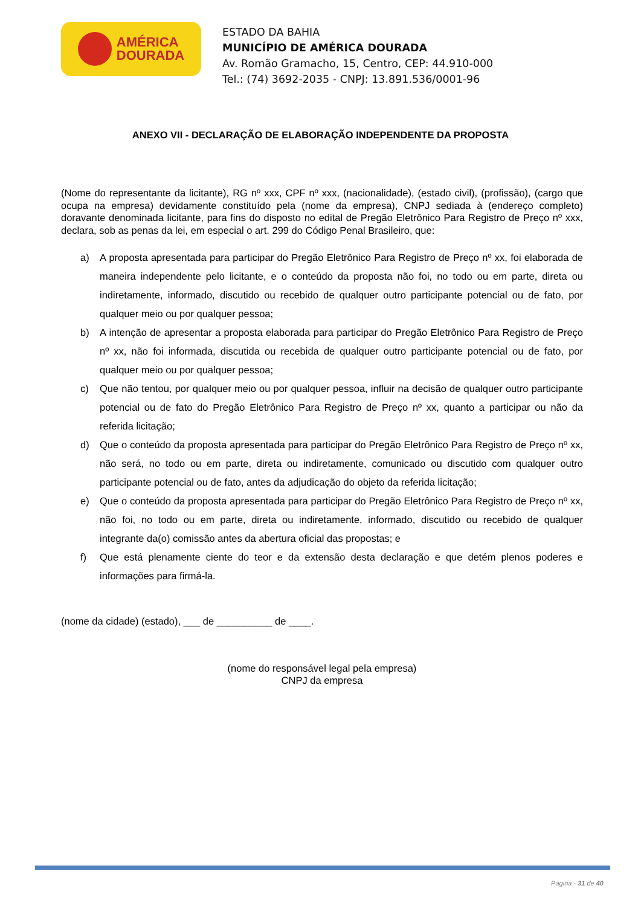AMÉRICA
DOURADA
ESTADO DA BAHIA
MUNICÍPIO DE AMÉRICA DOURADA
Av. Romão Gramacho, 15, Centro, CEP: 44.910-000
Tel.: (74) 3692-2035 - CNPJ: 13.891.536/0001-96
ANEXO VII - DECLARAÇÃO DE ELABORAÇÃO INDEPENDENTE DA PROPOSTA
(Nome do representante da licitante), RG nº xxx, CPF nº xxx, (nacionalidade), (estado civil), (profissão), (cargo que ocupa na empresa) devidamente constituído pela (nome da empresa), CNPJ sediada à (endereço completo) doravante denominada licitante, para fins do disposto no edital de Pregão Eletrônico Para Registro de Preço nº xxx, declara, sob as penas da lei, em especial o art. 299 do Código Penal Brasileiro, que:
a) A proposta apresentada para participar do Pregão Eletrônico Para Registro de Preço nº xx, foi elaborada de maneira independente pelo licitante, e o conteúdo da proposta não foi, no todo ou em parte, direta ou indiretamente, informado, discutido ou recebido de qualquer outro participante potencial ou de fato, por qualquer meio ou por qualquer pessoa;
b) A intenção de apresentar a proposta elaborada para participar do Pregão Eletrônico Para Registro de Preço nº xx, não foi informada, discutida ou recebida de qualquer outro participante potencial ou de fato, por qualquer meio ou por qualquer pessoa;
c) Que não tentou, por qualquer meio ou por qualquer pessoa, influir na decisão de qualquer outro participante potencial ou de fato do Pregão Eletrônico Para Registro de Preço nº xx, quanto a participar ou não da referida licitação;
d) Que o conteúdo da proposta apresentada para participar do Pregão Eletrônico Para Registro de Preço nº xx, não será, no todo ou em parte, direta ou indiretamente, comunicado ou discutido com qualquer outro participante potencial ou de fato, antes da adjudicação do objeto da referida licitação;
e) Que o conteúdo da proposta apresentada para participar do Pregão Eletrônico Para Registro de Preço nº xx, não foi, no todo ou em parte, direta ou indiretamente, informado, discutido ou recebido de qualquer integrante da(o) comissão antes da abertura oficial das propostas; e
f) Que está plenamente ciente do teor e da extensão desta declaração e que detém plenos poderes e informações para firmá-la.
(nome da cidade) (estado), ___ de __________ de ____.
(nome do responsável legal pela empresa)
CNPJ da empresa
Página - 31 de 40